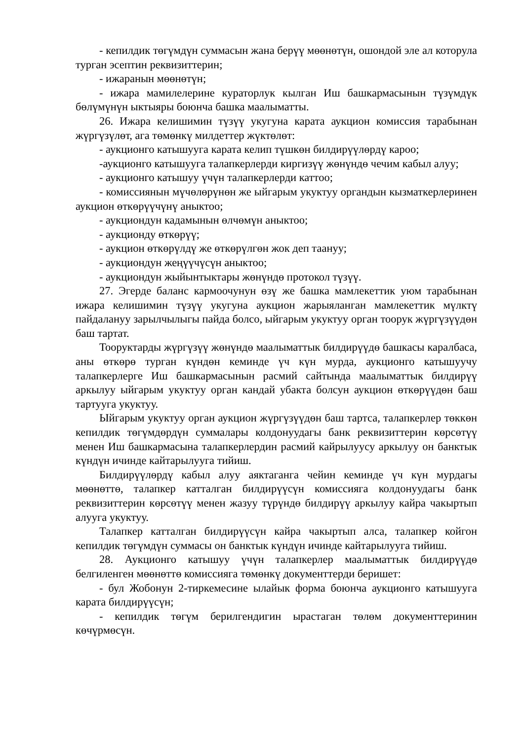- кепилдик төгүмдүн суммасын жана берүү мөөнөтүн, ошондой эле ал которула турган эсептин реквизиттерин;
- ижаранын мөөнөтүн;
- ижара мамилелерине кураторлук кылган Иш башкармасынын түзүмдүк бөлүмүнүн ыктыяры боюнча башка маалыматты.
26. Ижара келишимин түзүү укугуна карата аукцион комиссия тарабынан жүргүзүлөт, ага төмөнкү милдеттер жүктөлөт:
- аукционго катышууга карата келип түшкөн билдирүүлөрдү кароо;
-аукционго катышууга талапкерлерди киргизүү жөнүндө чечим кабыл алуу;
- аукционго катышуу үчүн талапкерлерди каттоо;
- комиссиянын мүчөлөрүнөн же ыйгарым укуктуу органдын кызматкерлеринен аукцион өткөрүүчүнү аныктоо;
- аукциондун кадамынын өлчөмүн аныктоо;
- аукционду өткөрүү;
- аукцион өткөрүлдү же өткөрүлгөн жок деп таануу;
- аукциондун жеңүүчүсүн аныктоо;
- аукциондун жыйынтыктары жөнүндө протокол түзүү.
27. Эгерде баланс кармоочунун өзү же башка мамлекеттик уюм тарабынан ижара келишимин түзүү укугуна аукцион жарыяланган мамлекеттик мүлктү пайдалануу зарылчылыгы пайда болсо, ыйгарым укуктуу орган тоорук жүргүзүүдөн баш тартат.
Тооруктарды жүргүзүү жөнүндө маалыматтык билдирүүдө башкасы каралбаса, аны өткөрө турган күндөн кеминде үч күн мурда, аукционго катышуучу талапкерлерге Иш башкармасынын расмий сайтында маалыматтык билдирүү аркылуу ыйгарым укуктуу орган кандай убакта болсун аукцион өткөрүүдөн баш тартууга укуктуу.
Ыйгарым укуктуу орган аукцион жүргүзүүдөн баш тартса, талапкерлер төккөн кепилдик төгүмдөрдүн суммалары колдонуудагы банк реквизиттерин көрсөтүү менен Иш башкармасына талапкерлердин расмий кайрылуусу аркылуу он банктык күндүн ичинде кайтарылууга тийиш.
Билдирүүлөрдү кабыл алуу аяктаганга чейин кеминде үч күн мурдагы мөөнөттө, талапкер катталган билдирүүсүн комиссияга колдонуудагы банк реквизиттерин көрсөтүү менен жазуу түрүндө билдирүү аркылуу кайра чакыртып алууга укуктуу.
Талапкер катталган билдирүүсүн кайра чакыртып алса, талапкер койгон кепилдик төгүмдүн суммасы он банктык күндүн ичинде кайтарылууга тийиш.
28. Аукционго катышуу үчүн талапкерлер маалыматтык билдирүүдө белгиленген мөөнөттө комиссияга төмөнкү документтерди беришет:
- бул Жобонун 2-тиркемесине ылайык форма боюнча аукционго катышууга карата билдирүүсүн;
- кепилдик төгүм берилгендигин ырастаган төлөм документтеринин көчүрмөсүн.